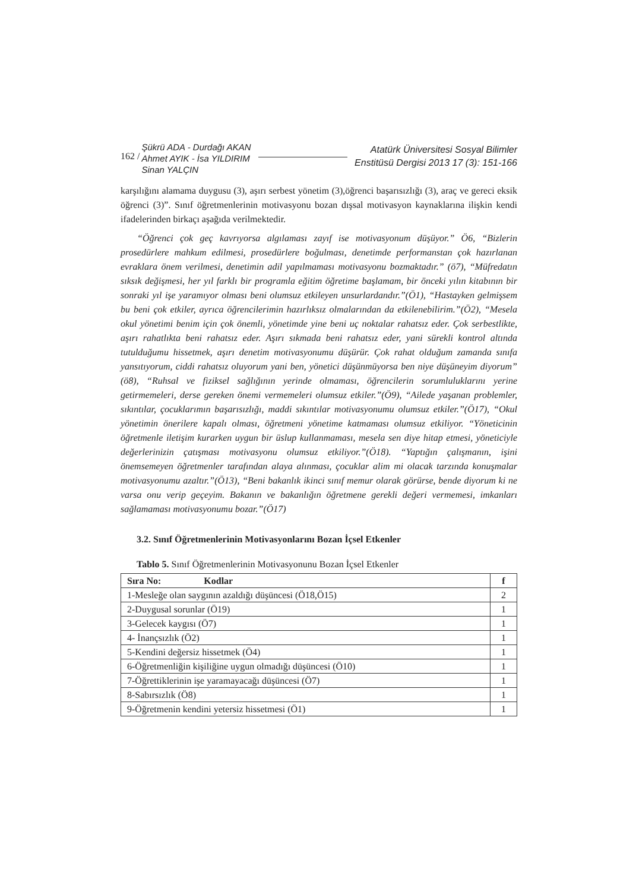162 /
Şükrü ADA - Durdağı AKAN
Ahmet AYIK - İsa YILDIRIM
Sinan YALÇIN
Atatürk Üniversitesi Sosyal Bilimler
Enstitüsü Dergisi 2013 17 (3): 151-166
karşılığını alamama duygusu (3), aşırı serbest yönetim (3),öğrenci başarısızlığı (3), araç ve gereci eksik öğrenci (3)”. Sınıf öğretmenlerinin motivasyonu bozan dışsal motivasyon kaynaklarına ilişkin kendi ifadelerinden birkaçı aşağıda verilmektedir.
“Öğrenci çok geç kavrıyorsa algılaması zayıf ise motivasyonum düşüyor.” Ö6, “Bizlerin prosedürlere mahkum edilmesi, prosedürlere boğulması, denetimde performanstan çok hazırlanan evraklara önem verilmesi, denetimin adil yapılmaması motivasyonu bozmaktadır.” (ö7), “Müfredatın sıksık değişmesi, her yıl farklı bir programla eğitim öğretime başlamam, bir önceki yılın kitabının bir sonraki yıl işe yaramıyor olması beni olumsuz etkileyen unsurlardandır.”(Ö1), “Hastayken gelmişsem bu beni çok etkiler, ayrıca öğrencilerimin hazırlıksız olmalarından da etkilenebilirim.”(Ö2), “Mesela okul yönetimi benim için çok önemli, yönetimde yine beni uç noktalar rahatsız eder. Çok serbestlikte, aşırı rahatlıkta beni rahatsız eder. Aşırı sıkmada beni rahatsız eder, yani sürekli kontrol altında tutulduğumu hissetmek, aşırı denetim motivasyonumu düşürür. Çok rahat olduğum zamanda sınıfa yansıtıyorum, ciddi rahatsız oluyorum yani ben, yönetici düşünmüyorsa ben niye düşüneyim diyorum” (ö8), “Ruhsal ve fiziksel sağlığının yerinde olmaması, öğrencilerin sorumluluklarını yerine getirmemeleri, derse gereken önemi vermemeleri olumsuz etkiler.”(Ö9), “Ailede yaşanan problemler, sıkıntılar, çocuklarımın başarısızlığı, maddi sıkıntılar motivasyonumu olumsuz etkiler.”(Ö17), “Okul yönetimin önerilere kapalı olması, öğretmeni yönetime katmaması olumsuz etkiliyor. “Yöneticinin öğretmenle iletişim kurarken uygun bir üslup kullanmaması, mesela sen diye hitap etmesi, yöneticiyle değerlerinizin çatışması motivasyonu olumsuz etkiliyor.”(Ö18). “Yaptığın çalışmanın, işini önemsemeyen öğretmenler tarafından alaya alınması, çocuklar alim mi olacak tarzında konuşmalar motivasyonumu azaltır.”(Ö13), “Beni bakanlık ikinci sınıf memur olarak görürse, bende diyorum ki ne varsa onu verip geçeyim. Bakanın ve bakanlığın öğretmene gerekli değeri vermemesi, imkanları sağlamaması motivasyonumu bozar.”(Ö17)
3.2. Sınıf Öğretmenlerinin Motivasyonlarını Bozan İçsel Etkenler
Tablo 5. Sınıf Öğretmenlerinin Motivasyonunu Bozan İçsel Etkenler
| Sıra No: Kodlar | f |
| --- | --- |
| 1-Mesleğe olan saygının azaldığı düşüncesi (Ö18,Ö15) | 2 |
| 2-Duygusal sorunlar (Ö19) | 1 |
| 3-Gelecek kaygısı (Ö7) | 1 |
| 4- İnançsızlık (Ö2) | 1 |
| 5-Kendini değersiz hissetmek (Ö4) | 1 |
| 6-Öğretmenliğin kişiliğine uygun olmadığı düşüncesi (Ö10) | 1 |
| 7-Öğrettiklerinin işe yaramayacağı düşüncesi (Ö7) | 1 |
| 8-Sabırsızlık (Ö8) | 1 |
| 9-Öğretmenin kendini yetersiz hissetmesi (Ö1) | 1 |